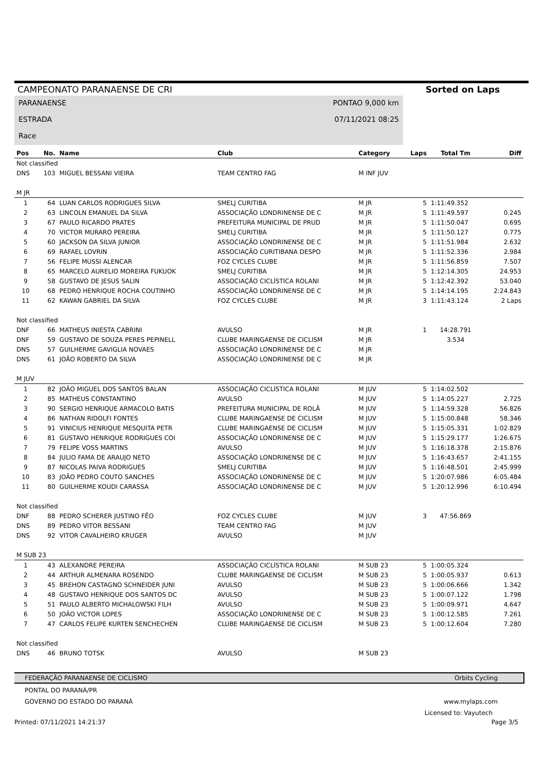CAMPEONATO PARANAENSE DE CRI Sorted on Laps
PARANAENSE PONTAO 9,000 km
ESTRADA 07/11/2021 08:25
Race
| Pos | No. | Name | Club | Category | Laps | Total Tm | Diff |
| --- | --- | --- | --- | --- | --- | --- | --- |
| Not classified | | | | | | | |
| DNS | 103 | MIGUEL BESSANI VIEIRA | TEAM CENTRO FAG | M INF JUV | | | |
| M JR | | | | | | | |
| 1 | 64 | LUAN CARLOS RODRIGUES SILVA | SMELJ CURITIBA | M JR | 5 | 1:11:49.352 | |
| 2 | 63 | LINCOLN EMANUEL DA SILVA | ASSOCIAÇÃO LONDRINENSE DE C | M JR | 5 | 1:11:49.597 | 0.245 |
| 3 | 67 | PAULO RICARDO PRATES | PREFEITURA MUNICIPAL DE PRUD | M JR | 5 | 1:11:50.047 | 0.695 |
| 4 | 70 | VICTOR MURARO PEREIRA | SMELJ CURITIBA | M JR | 5 | 1:11:50.127 | 0.775 |
| 5 | 60 | JACKSON DA SILVA JUNIOR | ASSOCIAÇÃO LONDRINENSE DE C | M JR | 5 | 1:11:51.984 | 2.632 |
| 6 | 69 | RAFAEL LOVRIN | ASSOCIAÇÃO CURITIBANA DESPO | M JR | 5 | 1:11:52.336 | 2.984 |
| 7 | 56 | FELIPE MUSSI ALENCAR | FOZ CYCLES CLUBE | M JR | 5 | 1:11:56.859 | 7.507 |
| 8 | 65 | MARCELO AURELIO MOREIRA FUKUOK | SMELJ CURITIBA | M JR | 5 | 1:12:14.305 | 24.953 |
| 9 | 58 | GUSTAVO DE JESUS SALIN | ASSOCIAÇÃO CICLÍSTICA ROLANI | M JR | 5 | 1:12:42.392 | 53.040 |
| 10 | 68 | PEDRO HENRIQUE ROCHA COUTINHO | ASSOCIAÇÃO LONDRINENSE DE C | M JR | 5 | 1:14:14.195 | 2:24.843 |
| 11 | 62 | KAWAN GABRIEL DA SILVA | FOZ CYCLES CLUBE | M JR | 3 | 1:11:43.124 | 2 Laps |
| Not classified | | | | | | | |
| DNF | 66 | MATHEUS INIESTA CABRINI | AVULSO | M JR | 1 | 14:28.791 | |
| DNF | 59 | GUSTAVO DE SOUZA PERES PEPINELL | CLUBE MARINGAENSE DE CICLISM | M JR | | 3.534 | |
| DNS | 57 | GUILHERME GAVIGLIA NOVAES | ASSOCIAÇÃO LONDRINENSE DE C | M JR | | | |
| DNS | 61 | JOÃO ROBERTO DA SILVA | ASSOCIAÇÃO LONDRINENSE DE C | M JR | | | |
| M JUV | | | | | | | |
| 1 | 82 | JOÃO MIGUEL DOS SANTOS BALAN | ASSOCIAÇÃO CICLÍSTICA ROLANI | M JUV | 5 | 1:14:02.502 | |
| 2 | 85 | MATHEUS CONSTANTINO | AVULSO | M JUV | 5 | 1:14:05.227 | 2.725 |
| 3 | 90 | SERGIO HENRIQUE ARMACOLO BATIS | PREFEITURA MUNICIPAL DE ROLÂ | M JUV | 5 | 1:14:59.328 | 56.826 |
| 4 | 86 | NATHAN RIDOLFI FONTES | CLUBE MARINGAENSE DE CICLISM | M JUV | 5 | 1:15:00.848 | 58.346 |
| 5 | 91 | VINICIUS HENRIQUE MESQUITA PETR | CLUBE MARINGAENSE DE CICLISM | M JUV | 5 | 1:15:05.331 | 1:02.829 |
| 6 | 81 | GUSTAVO HENRIQUE RODRIGUES COI | ASSOCIAÇÃO LONDRINENSE DE C | M JUV | 5 | 1:15:29.177 | 1:26.675 |
| 7 | 79 | FELIPE VOSS MARTINS | AVULSO | M JUV | 5 | 1:16:18.378 | 2:15.876 |
| 8 | 84 | JULIO FAMA DE ARAUJO NETO | ASSOCIAÇÃO LONDRINENSE DE C | M JUV | 5 | 1:16:43.657 | 2:41.155 |
| 9 | 87 | NICOLAS PAIVA RODRIGUES | SMELJ CURITIBA | M JUV | 5 | 1:16:48.501 | 2:45.999 |
| 10 | 83 | JOÃO PEDRO COUTO SANCHES | ASSOCIAÇÃO LONDRINENSE DE C | M JUV | 5 | 1:20:07.986 | 6:05.484 |
| 11 | 80 | GUILHERME KOUDI CARASSA | ASSOCIAÇÃO LONDRINENSE DE C | M JUV | 5 | 1:20:12.996 | 6:10.494 |
| Not classified | | | | | | | |
| DNF | 88 | PEDRO SCHERER JUSTINO FÊO | FOZ CYCLES CLUBE | M JUV | 3 | 47:56.869 | |
| DNS | 89 | PEDRO VITOR BESSANI | TEAM CENTRO FAG | M JUV | | | |
| DNS | 92 | VITOR CAVALHEIRO KRUGER | AVULSO | M JUV | | | |
| M SUB 23 | | | | | | | |
| 1 | 43 | ALEXANDRE PEREIRA | ASSOCIAÇÃO CICLÍSTICA ROLANI | M SUB 23 | 5 | 1:00:05.324 | |
| 2 | 44 | ARTHUR ALMENARA ROSENDO | CLUBE MARINGAENSE DE CICLISM | M SUB 23 | 5 | 1:00:05.937 | 0.613 |
| 3 | 45 | BREHON CASTAGNO SCHNEIDER JUNI | AVULSO | M SUB 23 | 5 | 1:00:06.666 | 1.342 |
| 4 | 48 | GUSTAVO HENRIQUE DOS SANTOS DC | AVULSO | M SUB 23 | 5 | 1:00:07.122 | 1.798 |
| 5 | 51 | PAULO ALBERTO MICHALOWSKI FILH | AVULSO | M SUB 23 | 5 | 1:00:09.971 | 4.647 |
| 6 | 50 | JOÃO VICTOR LOPES | ASSOCIAÇÃO LONDRINENSE DE C | M SUB 23 | 5 | 1:00:12.585 | 7.261 |
| 7 | 47 | CARLOS FELIPE KURTEN SENCHECHEN | CLUBE MARINGAENSE DE CICLISM | M SUB 23 | 5 | 1:00:12.604 | 7.280 |
| Not classified | | | | | | | |
| DNS | 46 | BRUNO TOTSK | AVULSO | M SUB 23 | | | |
FEDERAÇÃO PARANAENSE DE CICLISMO Orbits Cycling
PONTAL DO PARANÁ/PR
GOVERNO DO ESTADO DO PARANÁ www.mylaps.com
Licensed to: Vayutech
Printed: 07/11/2021 14:21:37 Page 3/5